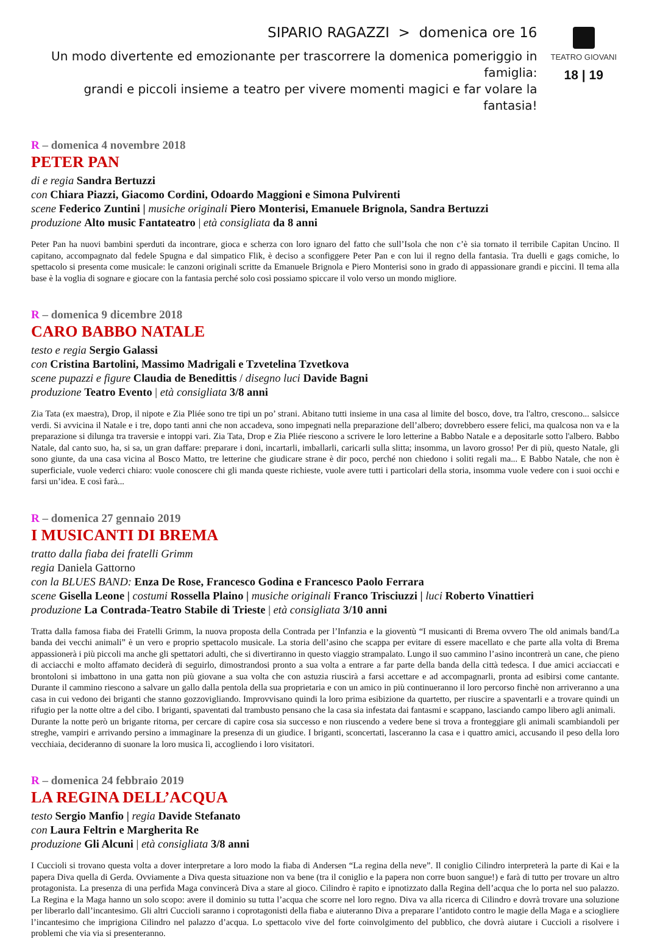SIPARIO RAGAZZI > domenica ore 16
Un modo divertente ed emozionante per trascorrere la domenica pomeriggio in famiglia:
grandi e piccoli insieme a teatro per vivere momenti magici e far volare la fantasia!
TEATRO GIOVANI
18 | 19
R – domenica 4 novembre 2018
PETER PAN
di e regia Sandra Bertuzzi
con Chiara Piazzi, Giacomo Cordini, Odoardo Maggioni e Simona Pulvirenti
scene Federico Zuntini | musiche originali Piero Monterisi, Emanuele Brignola, Sandra Bertuzzi
produzione Alto music Fantateatro | età consigliata da 8 anni
Peter Pan ha nuovi bambini sperduti da incontrare, gioca e scherza con loro ignaro del fatto che sull’Isola che non c’è sia tornato il terribile Capitan Uncino. Il capitano, accompagnato dal fedele Spugna e dal simpatico Flik, è deciso a sconfiggere Peter Pan e con lui il regno della fantasia. Tra duelli e gags comiche, lo spettacolo si presenta come musicale: le canzoni originali scritte da Emanuele Brignola e Piero Monterisi sono in grado di appassionare grandi e piccini. Il tema alla base è la voglia di sognare e giocare con la fantasia perché solo così possiamo spiccare il volo verso un mondo migliore.
R – domenica 9 dicembre 2018
CARO BABBO NATALE
testo e regia Sergio Galassi
con Cristina Bartolini, Massimo Madrigali e Tzvetelina Tzvetkova
scene pupazzi e figure Claudia de Benedittis / disegno luci Davide Bagni
produzione Teatro Evento | età consigliata 3/8 anni
Zia Tata (ex maestra), Drop, il nipote e Zia Pliée sono tre tipi un po’ strani. Abitano tutti insieme in una casa al limite del bosco, dove, tra l'altro, crescono... salsicce verdi. Si avvicina il Natale e i tre, dopo tanti anni che non accadeva, sono impegnati nella preparazione dell’albero; dovrebbero essere felici, ma qualcosa non va e la preparazione si dilunga tra traversie e intoppi vari. Zia Tata, Drop e Zia Pliée riescono a scrivere le loro letterine a Babbo Natale e a depositarle sotto l'albero. Babbo Natale, dal canto suo, ha, si sa, un gran daffare: preparare i doni, incartarli, imballarli, caricarli sulla slitta; insomma, un lavoro grosso! Per di più, questo Natale, gli sono giunte, da una casa vicina al Bosco Matto, tre letterine che giudicare strane è dir poco, perché non chiedono i soliti regali ma... E Babbo Natale, che non è superficiale, vuole vederci chiaro: vuole conoscere chi gli manda queste richieste, vuole avere tutti i particolari della storia, insomma vuole vedere con i suoi occhi e farsi un’idea. E così farà...
R – domenica 27 gennaio 2019
I MUSICANTI DI BREMA
tratto dalla fiaba dei fratelli Grimm
regia Daniela Gattorno
con la BLUES BAND: Enza De Rose, Francesco Godina e Francesco Paolo Ferrara
scene Gisella Leone | costumi Rossella Plaino | musiche originali Franco Trisciuzzi | luci Roberto Vinattieri
produzione La Contrada-Teatro Stabile di Trieste | età consigliata 3/10 anni
Tratta dalla famosa fiaba dei Fratelli Grimm, la nuova proposta della Contrada per l’Infanzia e la gioventù “I musicanti di Brema ovvero The old animals band/La banda dei vecchi animali” è un vero e proprio spettacolo musicale. La storia dell’asino che scappa per evitare di essere macellato e che parte alla volta di Brema appassionerà i più piccoli ma anche gli spettatori adulti, che si divertiranno in questo viaggio strampalato. Lungo il suo cammino l’asino incontrerà un cane, che pieno di acciacchi e molto affamato deciderà di seguirlo, dimostrandosi pronto a sua volta a entrare a far parte della banda della città tedesca. I due amici acciaccati e brontoloni si imbattono in una gatta non più giovane a sua volta che con astuzia riuscirà a farsi accettare e ad accompagnarli, pronta ad esibirsi come cantante. Durante il cammino riescono a salvare un gallo dalla pentola della sua proprietaria e con un amico in più continueranno il loro percorso finchè non arriveranno a una casa in cui vedono dei briganti che stanno gozzovigliando. Improvvisano quindi la loro prima esibizione da quartetto, per riuscire a spaventarli e a trovare quindi un rifugio per la notte oltre a del cibo. I briganti, spaventati dal trambusto pensano che la casa sia infestata dai fantasmi e scappano, lasciando campo libero agli animali.
Durante la notte però un brigante ritorna, per cercare di capire cosa sia successo e non riuscendo a vedere bene si trova a fronteggiare gli animali scambiandoli per streghe, vampiri e arrivando persino a immaginare la presenza di un giudice. I briganti, sconcertati, lasceranno la casa e i quattro amici, accusando il peso della loro vecchiaia, decideranno di suonare la loro musica lì, accogliendo i loro visitatori.
R – domenica 24 febbraio 2019
LA REGINA DELL’ACQUA
testo Sergio Manfio | regia Davide Stefanato
con Laura Feltrin e Margherita Re
produzione Gli Alcuni | età consigliata 3/8 anni
I Cuccioli si trovano questa volta a dover interpretare a loro modo la fiaba di Andersen “La regina della neve”. Il coniglio Cilindro interpreterà la parte di Kai e la papera Diva quella di Gerda. Ovviamente a Diva questa situazione non va bene (tra il coniglio e la papera non corre buon sangue!) e farà di tutto per trovare un altro protagonista. La presenza di una perfida Maga convincerà Diva a stare al gioco. Cilindro è rapito e ipnotizzato dalla Regina dell’acqua che lo porta nel suo palazzo. La Regina e la Maga hanno un solo scopo: avere il dominio su tutta l’acqua che scorre nel loro regno. Diva va alla ricerca di Cilindro e dovrà trovare una soluzione per liberarlo dall’incantesimo. Gli altri Cuccioli saranno i coprotagonisti della fiaba e aiuteranno Diva a preparare l’antidoto contro le magie della Maga e a sciogliere l’incantesimo che imprigiona Cilindro nel palazzo d’acqua. Lo spettacolo vive del forte coinvolgimento del pubblico, che dovrà aiutare i Cuccioli a risolvere i problemi che via via si presenteranno.